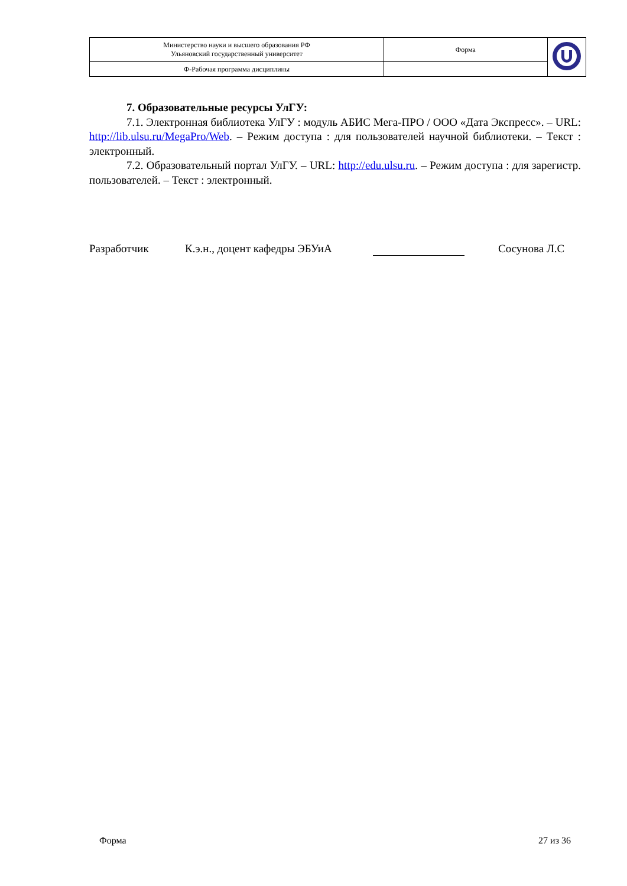| Министерство науки и высшего образования РФ Ульяновский государственный университет | Форма | |
| Ф-Рабочая программа дисциплины | | |
7. Образовательные ресурсы УлГУ:
7.1. Электронная библиотека УлГУ : модуль АБИС Мега-ПРО / ООО «Дата Экспресс». – URL: http://lib.ulsu.ru/MegaPro/Web. – Режим доступа : для пользователей научной библиотеки. – Текст : электронный.
7.2. Образовательный портал УлГУ. – URL: http://edu.ulsu.ru. – Режим доступа : для зарегистр. пользователей. – Текст : электронный.
Разработчик К.э.н., доцент кафедры ЭБУиА Сосунова Л.С
Форма 27 из 36